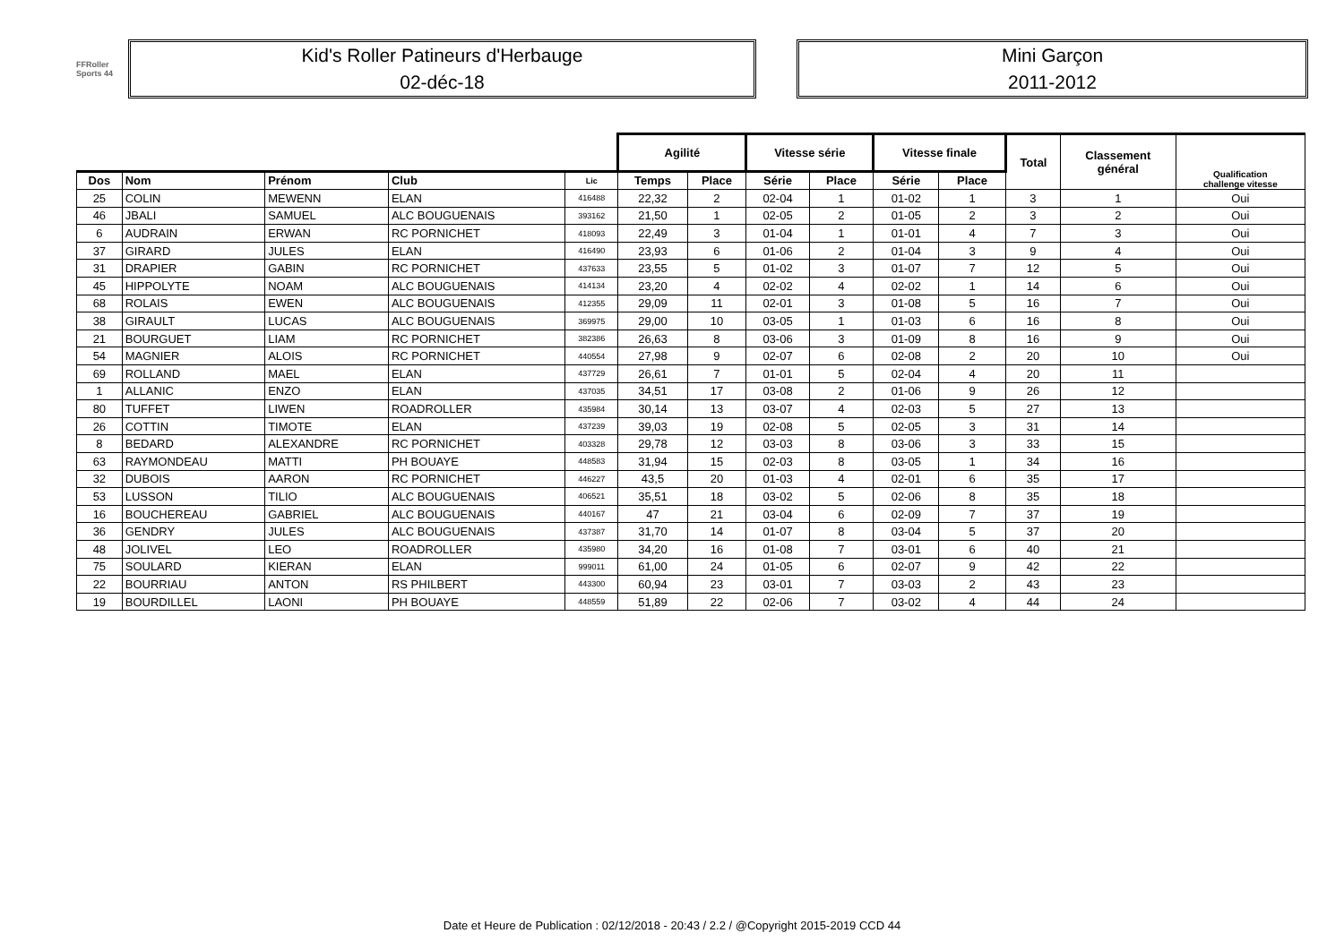FFRoller Sports 44
Kid's Roller Patineurs d'Herbauge
02-déc-18
Mini Garçon
2011-2012
| | | | | | Agilité | | Vitesse série | | Vitesse finale | | Total | Classement général | Qualification challenge vitesse |
| --- | --- | --- | --- | --- | --- | --- | --- | --- | --- | --- | --- | --- | --- |
| Dos | Nom | Prénom | Club | Lic | Temps | Place | Série | Place | Série | Place | | | |
| 25 | COLIN | MEWENN | ELAN | 416488 | 22,32 | 2 | 02-04 | 1 | 01-02 | 1 | 3 | 1 | Oui |
| 46 | JBALI | SAMUEL | ALC BOUGUENAIS | 393162 | 21,50 | 1 | 02-05 | 2 | 01-05 | 2 | 3 | 2 | Oui |
| 6 | AUDRAIN | ERWAN | RC PORNICHET | 418093 | 22,49 | 3 | 01-04 | 1 | 01-01 | 4 | 7 | 3 | Oui |
| 37 | GIRARD | JULES | ELAN | 416490 | 23,93 | 6 | 01-06 | 2 | 01-04 | 3 | 9 | 4 | Oui |
| 31 | DRAPIER | GABIN | RC PORNICHET | 437633 | 23,55 | 5 | 01-02 | 3 | 01-07 | 7 | 12 | 5 | Oui |
| 45 | HIPPOLYTE | NOAM | ALC BOUGUENAIS | 414134 | 23,20 | 4 | 02-02 | 4 | 02-02 | 1 | 14 | 6 | Oui |
| 68 | ROLAIS | EWEN | ALC BOUGUENAIS | 412355 | 29,09 | 11 | 02-01 | 3 | 01-08 | 5 | 16 | 7 | Oui |
| 38 | GIRAULT | LUCAS | ALC BOUGUENAIS | 369975 | 29,00 | 10 | 03-05 | 1 | 01-03 | 6 | 16 | 8 | Oui |
| 21 | BOURGUET | LIAM | RC PORNICHET | 382386 | 26,63 | 8 | 03-06 | 3 | 01-09 | 8 | 16 | 9 | Oui |
| 54 | MAGNIER | ALOIS | RC PORNICHET | 440554 | 27,98 | 9 | 02-07 | 6 | 02-08 | 2 | 20 | 10 | Oui |
| 69 | ROLLAND | MAEL | ELAN | 437729 | 26,61 | 7 | 01-01 | 5 | 02-04 | 4 | 20 | 11 | |
| 1 | ALLANIC | ENZO | ELAN | 437035 | 34,51 | 17 | 03-08 | 2 | 01-06 | 9 | 26 | 12 | |
| 80 | TUFFET | LIWEN | ROADROLLER | 435984 | 30,14 | 13 | 03-07 | 4 | 02-03 | 5 | 27 | 13 | |
| 26 | COTTIN | TIMOTE | ELAN | 437239 | 39,03 | 19 | 02-08 | 5 | 02-05 | 3 | 31 | 14 | |
| 8 | BEDARD | ALEXANDRE | RC PORNICHET | 403328 | 29,78 | 12 | 03-03 | 8 | 03-06 | 3 | 33 | 15 | |
| 63 | RAYMONDEAU | MATTI | PH BOUAYE | 448583 | 31,94 | 15 | 02-03 | 8 | 03-05 | 1 | 34 | 16 | |
| 32 | DUBOIS | AARON | RC PORNICHET | 446227 | 43,5 | 20 | 01-03 | 4 | 02-01 | 6 | 35 | 17 | |
| 53 | LUSSON | TILIO | ALC BOUGUENAIS | 406521 | 35,51 | 18 | 03-02 | 5 | 02-06 | 8 | 35 | 18 | |
| 16 | BOUCHEREAU | GABRIEL | ALC BOUGUENAIS | 440167 | 47 | 21 | 03-04 | 6 | 02-09 | 7 | 37 | 19 | |
| 36 | GENDRY | JULES | ALC BOUGUENAIS | 437387 | 31,70 | 14 | 01-07 | 8 | 03-04 | 5 | 37 | 20 | |
| 48 | JOLIVEL | LEO | ROADROLLER | 435980 | 34,20 | 16 | 01-08 | 7 | 03-01 | 6 | 40 | 21 | |
| 75 | SOULARD | KIERAN | ELAN | 999011 | 61,00 | 24 | 01-05 | 6 | 02-07 | 9 | 42 | 22 | |
| 22 | BOURRIAU | ANTON | RS PHILBERT | 443300 | 60,94 | 23 | 03-01 | 7 | 03-03 | 2 | 43 | 23 | |
| 19 | BOURDILLEL | LAONI | PH BOUAYE | 448559 | 51,89 | 22 | 02-06 | 7 | 03-02 | 4 | 44 | 24 | |
Date et Heure de Publication : 02/12/2018 - 20:43 / 2.2 / @Copyright 2015-2019 CCD 44